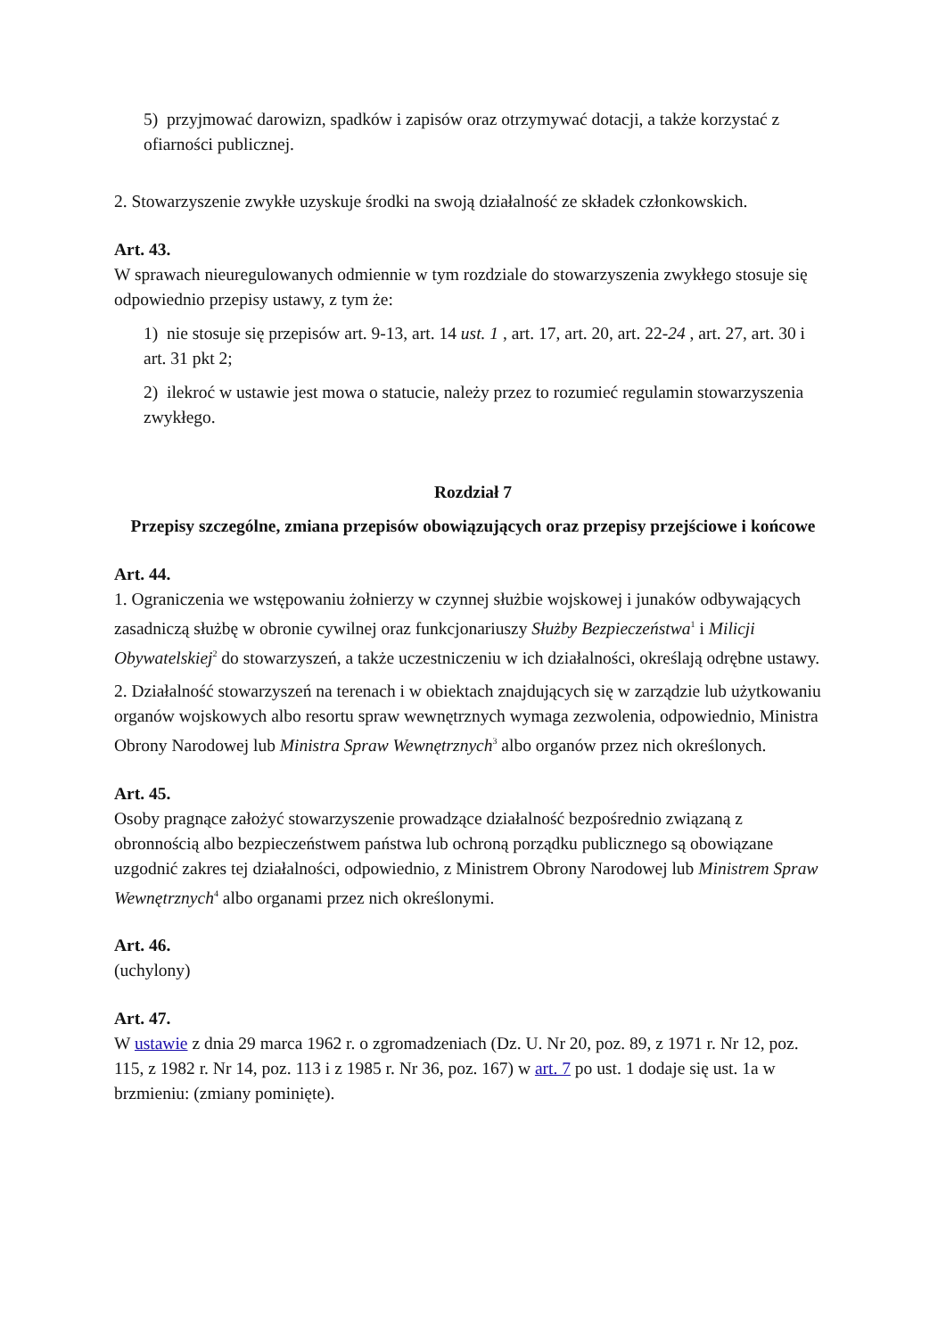5) przyjmować darowizn, spadków i zapisów oraz otrzymywać dotacji, a także korzystać z ofiarności publicznej.
2. Stowarzyszenie zwykłe uzyskuje środki na swoją działalność ze składek członkowskich.
Art. 43.
W sprawach nieuregulowanych odmiennie w tym rozdziale do stowarzyszenia zwykłego stosuje się odpowiednio przepisy ustawy, z tym że:
1) nie stosuje się przepisów art. 9-13, art. 14 ust. 1 , art. 17, art. 20, art. 22-24 , art. 27, art. 30 i art. 31 pkt 2;
2) ilekroć w ustawie jest mowa o statucie, należy przez to rozumieć regulamin stowarzyszenia zwykłego.
Rozdział 7
Przepisy szczególne, zmiana przepisów obowiązujących oraz przepisy przejściowe i końcowe
Art. 44.
1. Ograniczenia we wstępowaniu żołnierzy w czynnej służbie wojskowej i junaków odbywających zasadniczą służbę w obronie cywilnej oraz funkcjonariuszy Służby Bezpieczeństwa<sup>1</sup> i Milicji Obywatelskiej<sup>2</sup> do stowarzyszeń, a także uczestniczeniu w ich działalności, określają odrębne ustawy.
2. Działalność stowarzyszeń na terenach i w obiektach znajdujących się w zarządzie lub użytkowaniu organów wojskowych albo resortu spraw wewnętrznych wymaga zezwolenia, odpowiednio, Ministra Obrony Narodowej lub Ministra Spraw Wewnętrznych<sup>3</sup> albo organów przez nich określonych.
Art. 45.
Osoby pragnące założyć stowarzyszenie prowadzące działalność bezpośrednio związaną z obronnością albo bezpieczeństwem państwa lub ochroną porządku publicznego są obowiązane uzgodnić zakres tej działalności, odpowiednio, z Ministrem Obrony Narodowej lub Ministrem Spraw Wewnętrznych<sup>4</sup> albo organami przez nich określonymi.
Art. 46.
(uchylony)
Art. 47.
W ustawie z dnia 29 marca 1962 r. o zgromadzeniach (Dz. U. Nr 20, poz. 89, z 1971 r. Nr 12, poz. 115, z 1982 r. Nr 14, poz. 113 i z 1985 r. Nr 36, poz. 167) w art. 7 po ust. 1 dodaje się ust. 1a w brzmieniu: (zmiany pominięte).